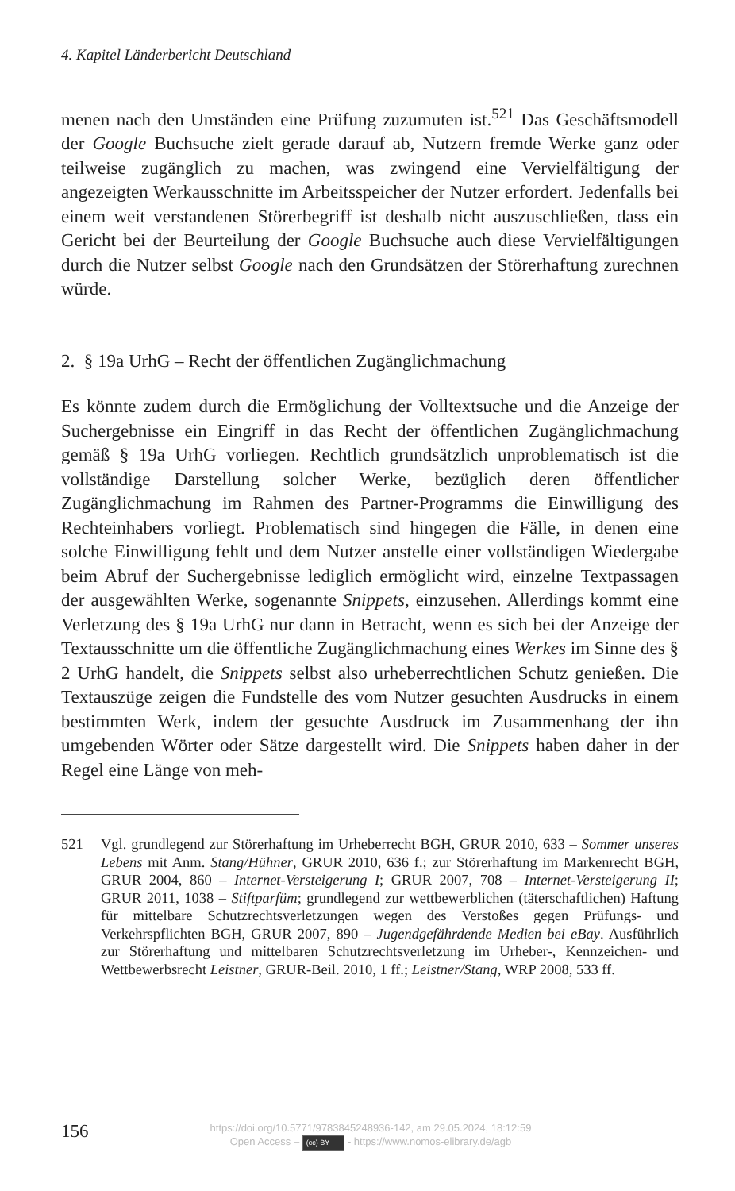4. Kapitel Länderbericht Deutschland
menen nach den Umständen eine Prüfung zuzumuten ist.<sup>521</sup> Das Geschäftsmodell der Google Buchsuche zielt gerade darauf ab, Nutzern fremde Werke ganz oder teilweise zugänglich zu machen, was zwingend eine Vervielfältigung der angezeigten Werkausschnitte im Arbeitsspeicher der Nutzer erfordert. Jedenfalls bei einem weit verstandenen Störerbegriff ist deshalb nicht auszuschließen, dass ein Gericht bei der Beurteilung der Google Buchsuche auch diese Vervielfältigungen durch die Nutzer selbst Google nach den Grundsätzen der Störerhaftung zurechnen würde.
2. § 19a UrhG – Recht der öffentlichen Zugänglichmachung
Es könnte zudem durch die Ermöglichung der Volltextsuche und die Anzeige der Suchergebnisse ein Eingriff in das Recht der öffentlichen Zugänglichmachung gemäß § 19a UrhG vorliegen. Rechtlich grundsätzlich unproblematisch ist die vollständige Darstellung solcher Werke, bezüglich deren öffentlicher Zugänglichmachung im Rahmen des Partner-Programms die Einwilligung des Rechteinhabers vorliegt. Problematisch sind hingegen die Fälle, in denen eine solche Einwilligung fehlt und dem Nutzer anstelle einer vollständigen Wiedergabe beim Abruf der Suchergebnisse lediglich ermöglicht wird, einzelne Textpassagen der ausgewählten Werke, sogenannte Snippets, einzusehen. Allerdings kommt eine Verletzung des § 19a UrhG nur dann in Betracht, wenn es sich bei der Anzeige der Textausschnitte um die öffentliche Zugänglichmachung eines Werkes im Sinne des § 2 UrhG handelt, die Snippets selbst also urheberrechtlichen Schutz genießen. Die Textauszüge zeigen die Fundstelle des vom Nutzer gesuchten Ausdrucks in einem bestimmten Werk, indem der gesuchte Ausdruck im Zusammenhang der ihn umgebenden Wörter oder Sätze dargestellt wird. Die Snippets haben daher in der Regel eine Länge von meh-
521 Vgl. grundlegend zur Störerhaftung im Urheberrecht BGH, GRUR 2010, 633 – Sommer unseres Lebens mit Anm. Stang/Hühner, GRUR 2010, 636 f.; zur Störerhaftung im Markenrecht BGH, GRUR 2004, 860 – Internet-Versteigerung I; GRUR 2007, 708 – Internet-Versteigerung II; GRUR 2011, 1038 – Stiftparfüm; grundlegend zur wettbewerblichen (täterschaftlichen) Haftung für mittelbare Schutzrechtsverletzungen wegen des Verstoßes gegen Prüfungs- und Verkehrspflichten BGH, GRUR 2007, 890 – Jugendgefährdende Medien bei eBay. Ausführlich zur Störerhaftung und mittelbaren Schutzrechtsverletzung im Urheber-, Kennzeichen- und Wettbewerbsrecht Leistner, GRUR-Beil. 2010, 1 ff.; Leistner/Stang, WRP 2008, 533 ff.
156
https://doi.org/10.5771/9783845248936-142, am 29.05.2024, 18:12:59
Open Access – (cc) BY - https://www.nomos-elibrary.de/agb